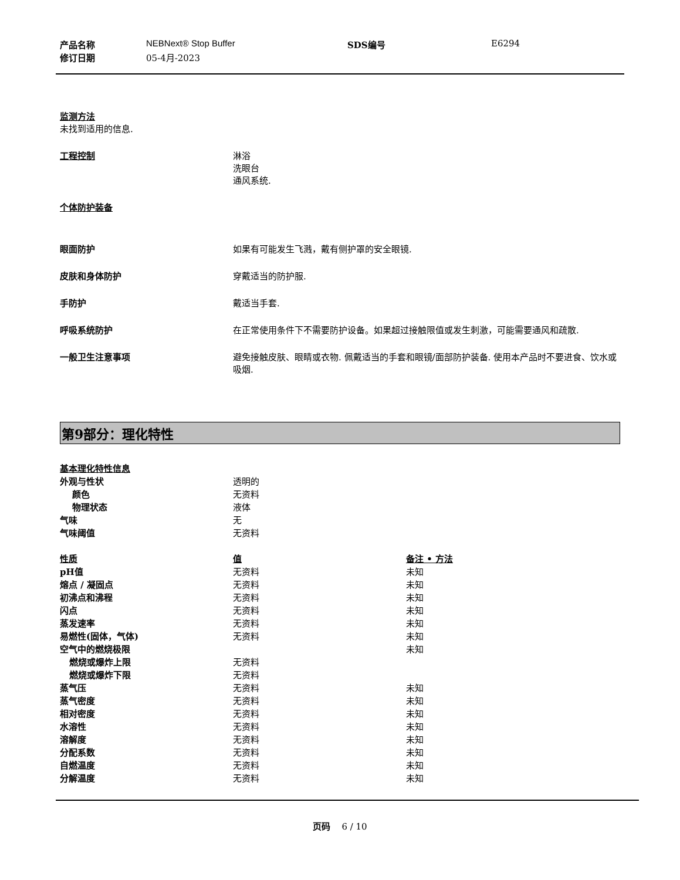| 产品名称 | NEBNext® Stop Buffer | SDS编号 | E6294 |
| 修订日期 | 05-4月-2023 | | |
监测方法
未找到适用的信息.
工程控制 淋浴
洗眼台
通风系统.
个体防护装备
眼面防护 如果有可能发生飞溅，戴有侧护罩的安全眼镜.
皮肤和身体防护 穿戴适当的防护服.
手防护 戴适当手套.
呼吸系统防护 在正常使用条件下不需要防护设备。如果超过接触限值或发生刺激，可能需要通风和疏散.
一般卫生注意事项 避免接触皮肤、眼睛或衣物. 佩戴适当的手套和眼镜/面部防护装备. 使用本产品时不要进食、饮水或吸烟.
第9部分：理化特性
| 基本理化特性信息 | |
| 外观与性状 | 透明的 |
| 颜色 | 无资料 |
| 物理状态 | 液体 |
| 气味 | 无 |
| 气味阈值 | 无资料 |
| 性质 | 值 | 备注 • 方法 |
| --- | --- | --- |
| pH值 | 无资料 | 未知 |
| 熔点 / 凝固点 | 无资料 | 未知 |
| 初沸点和沸程 | 无资料 | 未知 |
| 闪点 | 无资料 | 未知 |
| 蒸发速率 | 无资料 | 未知 |
| 易燃性(固体，气体) | 无资料 | 未知 |
| 空气中的燃烧极限 | | 未知 |
| 燃烧或爆炸上限 | 无资料 | |
| 燃烧或爆炸下限 | 无资料 | |
| 蒸气压 | 无资料 | 未知 |
| 蒸气密度 | 无资料 | 未知 |
| 相对密度 | 无资料 | 未知 |
| 水溶性 | 无资料 | 未知 |
| 溶解度 | 无资料 | 未知 |
| 分配系数 | 无资料 | 未知 |
| 自燃温度 | 无资料 | 未知 |
| 分解温度 | 无资料 | 未知 |
页码 6 / 10